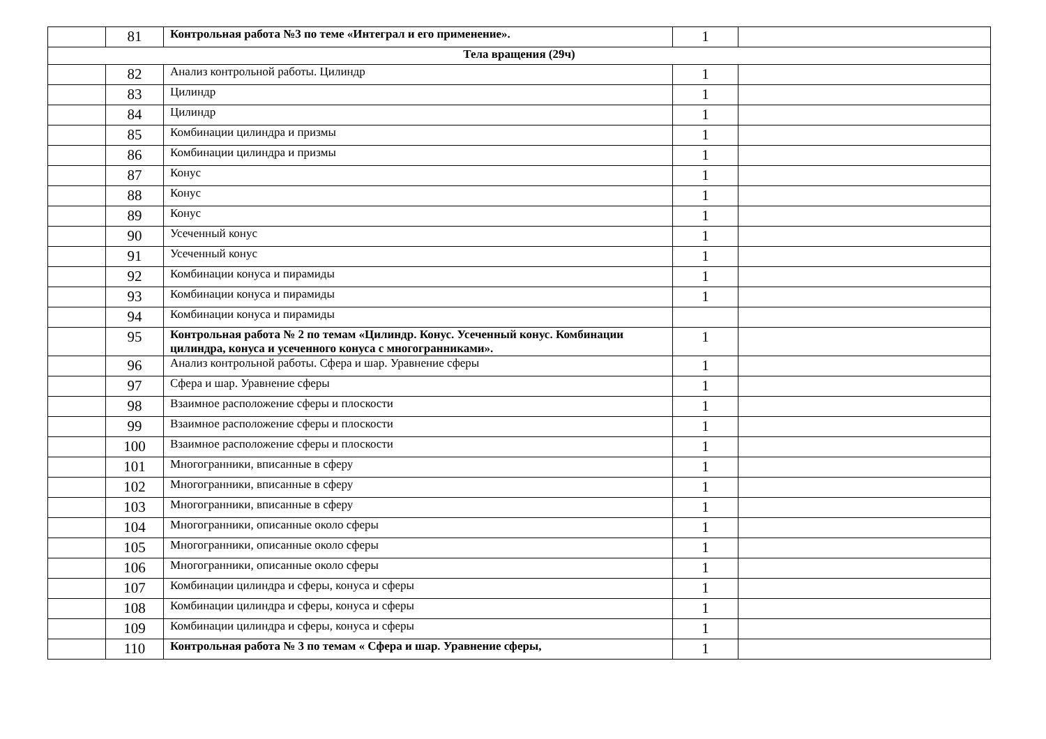| | 81 | Контрольная работа №3 по теме «Интеграл и его применение». | 1 | |
| Тела вращения (29ч) | | | | |
| | 82 | Анализ контрольной работы. Цилиндр | 1 | |
| | 83 | Цилиндр | 1 | |
| | 84 | Цилиндр | 1 | |
| | 85 | Комбинации цилиндра и призмы | 1 | |
| | 86 | Комбинации цилиндра и призмы | 1 | |
| | 87 | Конус | 1 | |
| | 88 | Конус | 1 | |
| | 89 | Конус | 1 | |
| | 90 | Усеченный конус | 1 | |
| | 91 | Усеченный конус | 1 | |
| | 92 | Комбинации конуса и пирамиды | 1 | |
| | 93 | Комбинации конуса и пирамиды | 1 | |
| | 94 | Комбинации конуса и пирамиды | | |
| | 95 | Контрольная работа № 2 по темам «Цилиндр. Конус. Усеченный конус. Комбинации цилиндра, конуса и усеченного конуса с многогранниками». | 1 | |
| | 96 | Анализ контрольной работы. Сфера и шар. Уравнение сферы | 1 | |
| | 97 | Сфера и шар. Уравнение сферы | 1 | |
| | 98 | Взаимное расположение сферы и плоскости | 1 | |
| | 99 | Взаимное расположение сферы и плоскости | 1 | |
| | 100 | Взаимное расположение сферы и плоскости | 1 | |
| | 101 | Многогранники, вписанные в сферу | 1 | |
| | 102 | Многогранники, вписанные в сферу | 1 | |
| | 103 | Многогранники, вписанные в сферу | 1 | |
| | 104 | Многогранники, описанные около сферы | 1 | |
| | 105 | Многогранники, описанные около сферы | 1 | |
| | 106 | Многогранники, описанные около сферы | 1 | |
| | 107 | Комбинации цилиндра и сферы, конуса и сферы | 1 | |
| | 108 | Комбинации цилиндра и сферы, конуса и сферы | 1 | |
| | 109 | Комбинации цилиндра и сферы, конуса и сферы | 1 | |
| | 110 | Контрольная работа № 3 по темам « Сфера и шар. Уравнение сферы, | 1 | |